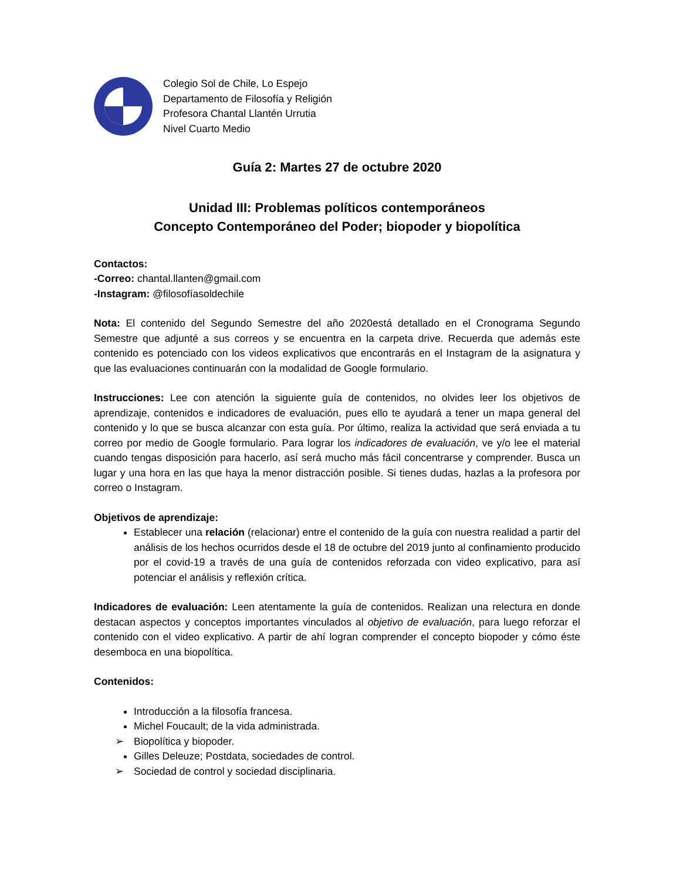Colegio Sol de Chile, Lo Espejo
Departamento de Filosofía y Religión
Profesora Chantal Llantén Urrutia
Nivel Cuarto Medio
Guía 2: Martes 27 de octubre 2020
Unidad III: Problemas políticos contemporáneos
Concepto Contemporáneo del Poder; biopoder y biopolítica
Contactos:
-Correo: chantal.llanten@gmail.com
-Instagram: @filosofíasoldechile
Nota: El contenido del Segundo Semestre del año 2020está detallado en el Cronograma Segundo Semestre que adjunté a sus correos y se encuentra en la carpeta drive. Recuerda que además este contenido es potenciado con los videos explicativos que encontrarás en el Instagram de la asignatura y que las evaluaciones continuarán con la modalidad de Google formulario.
Instrucciones: Lee con atención la siguiente guía de contenidos, no olvides leer los objetivos de aprendizaje, contenidos e indicadores de evaluación, pues ello te ayudará a tener un mapa general del contenido y lo que se busca alcanzar con esta guía. Por último, realiza la actividad que será enviada a tu correo por medio de Google formulario. Para lograr los indicadores de evaluación, ve y/o lee el material cuando tengas disposición para hacerlo, así será mucho más fácil concentrarse y comprender. Busca un lugar y una hora en las que haya la menor distracción posible. Si tienes dudas, hazlas a la profesora por correo o Instagram.
Objetivos de aprendizaje:
Establecer una relación (relacionar) entre el contenido de la guía con nuestra realidad a partir del análisis de los hechos ocurridos desde el 18 de octubre del 2019 junto al confinamiento producido por el covid-19 a través de una guía de contenidos reforzada con video explicativo, para así potenciar el análisis y reflexión crítica.
Indicadores de evaluación: Leen atentamente la guía de contenidos. Realizan una relectura en donde destacan aspectos y conceptos importantes vinculados al objetivo de evaluación, para luego reforzar el contenido con el video explicativo. A partir de ahí logran comprender el concepto biopoder y cómo éste desemboca en una biopolítica.
Contenidos:
Introducción a la filosofía francesa.
Michel Foucault; de la vida administrada.
➢ Biopolítica y biopoder.
Gilles Deleuze; Postdata, sociedades de control.
➢ Sociedad de control y sociedad disciplinaria.